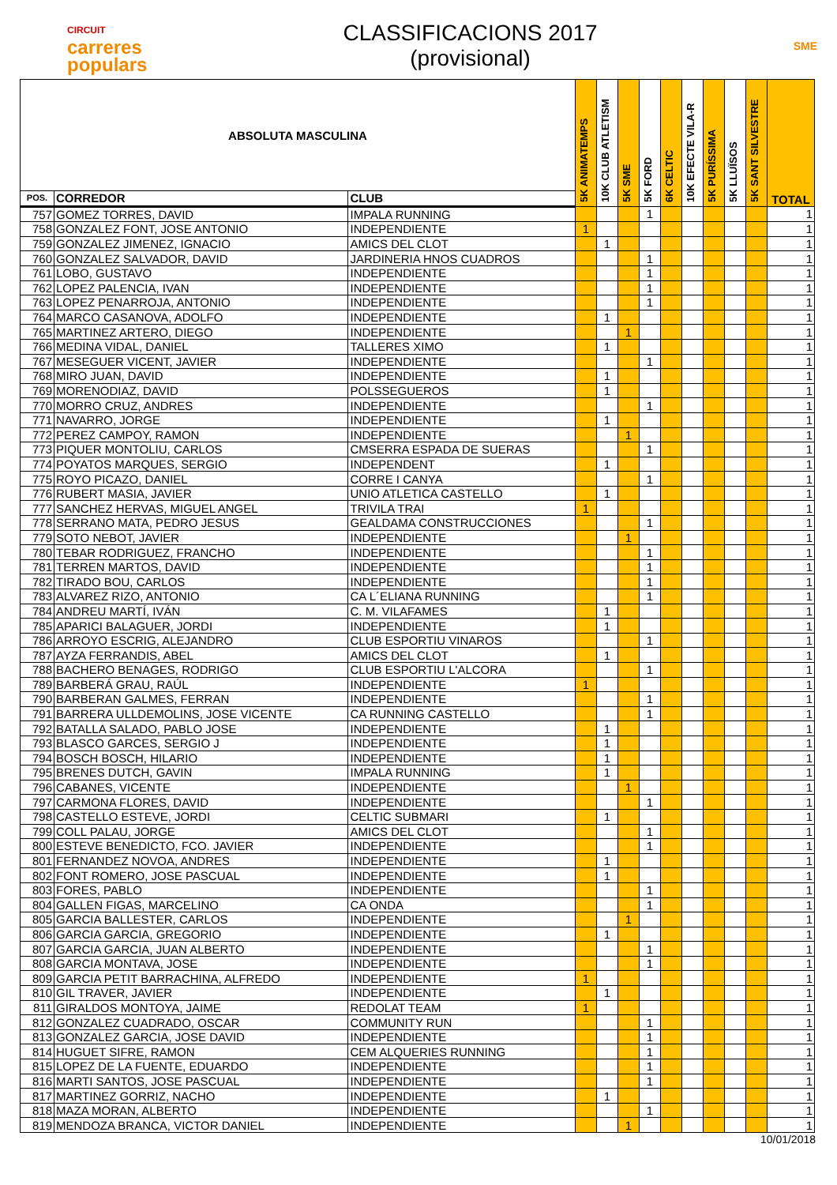CIRCUIT
carreres
populars
CLASSIFICACIONS 2017
(provisional)
SME
| ABSOLUTA MASCULINA | | | 5K ANIMATEMPS | 10K CLUB ATLETISM | 5K SME | 5K FORD | 6K CELTIC | 10K EFECTE VILA-R | 5K PURÍSSIMA | 5K LLUÏSOS | 5K SANT SILVESTRE | TOTAL |
| --- | --- | --- | --- | --- | --- | --- | --- | --- | --- | --- | --- | --- |
| POS. | CORREDOR | CLUB | | | | | | | | | | |
| 757 | GOMEZ TORRES, DAVID | IMPALA RUNNING | | | | 1 | | | | | | 1 |
| 758 | GONZALEZ FONT, JOSE ANTONIO | INDEPENDIENTE | 1 | | | | | | | | | 1 |
| 759 | GONZALEZ JIMENEZ, IGNACIO | AMICS DEL CLOT | | 1 | | | | | | | | 1 |
| 760 | GONZALEZ SALVADOR, DAVID | JARDINERIA HNOS CUADROS | | | | 1 | | | | | | 1 |
| 761 | LOBO, GUSTAVO | INDEPENDIENTE | | | | 1 | | | | | | 1 |
| 762 | LOPEZ PALENCIA, IVAN | INDEPENDIENTE | | | | 1 | | | | | | 1 |
| 763 | LOPEZ PENARROJA, ANTONIO | INDEPENDIENTE | | | | 1 | | | | | | 1 |
| 764 | MARCO CASANOVA, ADOLFO | INDEPENDIENTE | | 1 | | | | | | | | 1 |
| 765 | MARTINEZ ARTERO, DIEGO | INDEPENDIENTE | | | 1 | | | | | | | 1 |
| 766 | MEDINA VIDAL, DANIEL | TALLERES XIMO | | 1 | | | | | | | | 1 |
| 767 | MESEGUER VICENT, JAVIER | INDEPENDIENTE | | | | 1 | | | | | | 1 |
| 768 | MIRO JUAN, DAVID | INDEPENDIENTE | | 1 | | | | | | | | 1 |
| 769 | MORENODIAZ, DAVID | POLSSEGUEROS | | 1 | | | | | | | | 1 |
| 770 | MORRO CRUZ, ANDRES | INDEPENDIENTE | | | | 1 | | | | | | 1 |
| 771 | NAVARRO, JORGE | INDEPENDIENTE | | 1 | | | | | | | | 1 |
| 772 | PEREZ CAMPOY, RAMON | INDEPENDIENTE | | | 1 | | | | | | | 1 |
| 773 | PIQUER MONTOLIU, CARLOS | CMSERRA ESPADA DE SUERAS | | | | 1 | | | | | | 1 |
| 774 | POYATOS MARQUES, SERGIO | INDEPENDENT | | 1 | | | | | | | | 1 |
| 775 | ROYO PICAZO, DANIEL | CORRE I CANYA | | | | 1 | | | | | | 1 |
| 776 | RUBERT MASIA, JAVIER | UNIO ATLETICA CASTELLO | | 1 | | | | | | | | 1 |
| 777 | SANCHEZ HERVAS, MIGUEL ANGEL | TRIVILA TRAI | 1 | | | | | | | | | 1 |
| 778 | SERRANO MATA, PEDRO JESUS | GEALDAMA CONSTRUCCIONES | | | | 1 | | | | | | 1 |
| 779 | SOTO NEBOT, JAVIER | INDEPENDIENTE | | | 1 | | | | | | | 1 |
| 780 | TEBAR RODRIGUEZ, FRANCHO | INDEPENDIENTE | | | | 1 | | | | | | 1 |
| 781 | TERREN MARTOS, DAVID | INDEPENDIENTE | | | | 1 | | | | | | 1 |
| 782 | TIRADO BOU, CARLOS | INDEPENDIENTE | | | | 1 | | | | | | 1 |
| 783 | ALVAREZ RIZO, ANTONIO | CA L´ELIANA RUNNING | | | | 1 | | | | | | 1 |
| 784 | ANDREU MARTÍ, IVÁN | C. M. VILAFAMES | | 1 | | | | | | | | 1 |
| 785 | APARICI BALAGUER, JORDI | INDEPENDIENTE | | 1 | | | | | | | | 1 |
| 786 | ARROYO ESCRIG, ALEJANDRO | CLUB ESPORTIU VINAROS | | | | 1 | | | | | | 1 |
| 787 | AYZA FERRANDIS, ABEL | AMICS DEL CLOT | | 1 | | | | | | | | 1 |
| 788 | BACHERO BENAGES, RODRIGO | CLUB ESPORTIU L'ALCORA | | | | 1 | | | | | | 1 |
| 789 | BARBERÁ GRAU, RAÚL | INDEPENDIENTE | 1 | | | | | | | | | 1 |
| 790 | BARBERAN GALMES, FERRAN | INDEPENDIENTE | | | | 1 | | | | | | 1 |
| 791 | BARRERA ULLDEMOLINS, JOSE VICENTE | CA RUNNING CASTELLO | | | | 1 | | | | | | 1 |
| 792 | BATALLA SALADO, PABLO JOSE | INDEPENDIENTE | | 1 | | | | | | | | 1 |
| 793 | BLASCO GARCES, SERGIO J | INDEPENDIENTE | | 1 | | | | | | | | 1 |
| 794 | BOSCH BOSCH, HILARIO | INDEPENDIENTE | | 1 | | | | | | | | 1 |
| 795 | BRENES DUTCH, GAVIN | IMPALA RUNNING | | 1 | | | | | | | | 1 |
| 796 | CABANES, VICENTE | INDEPENDIENTE | | | 1 | | | | | | | 1 |
| 797 | CARMONA FLORES, DAVID | INDEPENDIENTE | | | | 1 | | | | | | 1 |
| 798 | CASTELLO ESTEVE, JORDI | CELTIC SUBMARI | | 1 | | | | | | | | 1 |
| 799 | COLL PALAU, JORGE | AMICS DEL CLOT | | | | 1 | | | | | | 1 |
| 800 | ESTEVE BENEDICTO, FCO. JAVIER | INDEPENDIENTE | | | | 1 | | | | | | 1 |
| 801 | FERNANDEZ NOVOA, ANDRES | INDEPENDIENTE | | 1 | | | | | | | | 1 |
| 802 | FONT ROMERO, JOSE PASCUAL | INDEPENDIENTE | | 1 | | | | | | | | 1 |
| 803 | FORES, PABLO | INDEPENDIENTE | | | | 1 | | | | | | 1 |
| 804 | GALLEN FIGAS, MARCELINO | CA ONDA | | | | 1 | | | | | | 1 |
| 805 | GARCIA BALLESTER, CARLOS | INDEPENDIENTE | | | 1 | | | | | | | 1 |
| 806 | GARCIA GARCIA, GREGORIO | INDEPENDIENTE | | 1 | | | | | | | | 1 |
| 807 | GARCIA GARCIA, JUAN ALBERTO | INDEPENDIENTE | | | | 1 | | | | | | 1 |
| 808 | GARCIA MONTAVA, JOSE | INDEPENDIENTE | | | | 1 | | | | | | 1 |
| 809 | GARCIA PETIT BARRACHINA, ALFREDO | INDEPENDIENTE | 1 | | | | | | | | | 1 |
| 810 | GIL TRAVER, JAVIER | INDEPENDIENTE | | 1 | | | | | | | | 1 |
| 811 | GIRALDOS MONTOYA, JAIME | REDOLAT TEAM | 1 | | | | | | | | | 1 |
| 812 | GONZALEZ CUADRADO, OSCAR | COMMUNITY RUN | | | | 1 | | | | | | 1 |
| 813 | GONZALEZ GARCIA, JOSE DAVID | INDEPENDIENTE | | | | 1 | | | | | | 1 |
| 814 | HUGUET SIFRE, RAMON | CEM ALQUERIES RUNNING | | | | 1 | | | | | | 1 |
| 815 | LOPEZ DE LA FUENTE, EDUARDO | INDEPENDIENTE | | | | 1 | | | | | | 1 |
| 816 | MARTI SANTOS, JOSE PASCUAL | INDEPENDIENTE | | | | 1 | | | | | | 1 |
| 817 | MARTINEZ GORRIZ, NACHO | INDEPENDIENTE | | 1 | | | | | | | | 1 |
| 818 | MAZA MORAN, ALBERTO | INDEPENDIENTE | | | | 1 | | | | | | 1 |
| 819 | MENDOZA BRANCA, VICTOR DANIEL | INDEPENDIENTE | | | 1 | | | | | | | 1 |
10/01/2018